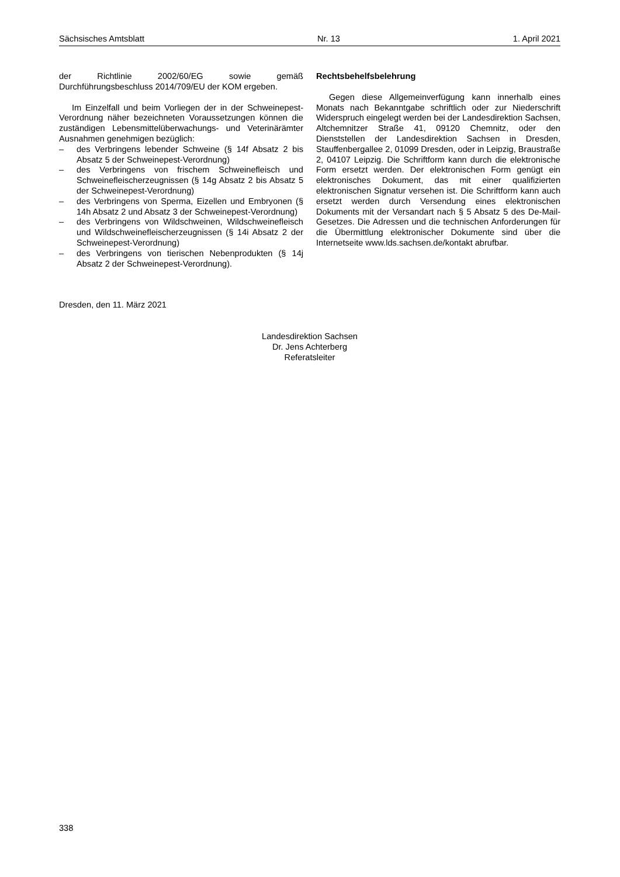Sächsisches Amtsblatt Nr. 13 1. April 2021
der Richtlinie 2002/60/EG sowie gemäß Durchführungsbeschluss 2014/709/EU der KOM ergeben.
Im Einzelfall und beim Vorliegen der in der Schweinepest-Verordnung näher bezeichneten Voraussetzungen können die zuständigen Lebensmittelüberwachungs- und Veterinärämter Ausnahmen genehmigen bezüglich:
– des Verbringens lebender Schweine (§ 14f Absatz 2 bis Absatz 5 der Schweinepest-Verordnung)
– des Verbringens von frischem Schweinefleisch und Schweinefleischerzeugnissen (§ 14g Absatz 2 bis Absatz 5 der Schweinepest-Verordnung)
– des Verbringens von Sperma, Eizellen und Embryonen (§ 14h Absatz 2 und Absatz 3 der Schweinepest-Verordnung)
– des Verbringens von Wildschweinen, Wildschweinefleisch und Wildschweinefleischerzeugnissen (§ 14i Absatz 2 der Schweinepest-Verordnung)
– des Verbringens von tierischen Nebenprodukten (§ 14j Absatz 2 der Schweinepest-Verordnung).
Rechtsbehelfsbelehrung
Gegen diese Allgemeinverfügung kann innerhalb eines Monats nach Bekanntgabe schriftlich oder zur Niederschrift Widerspruch eingelegt werden bei der Landesdirektion Sachsen, Altchemnitzer Straße 41, 09120 Chemnitz, oder den Dienststellen der Landesdirektion Sachsen in Dresden, Stauffenbergallee 2, 01099 Dresden, oder in Leipzig, Braustraße 2, 04107 Leipzig. Die Schriftform kann durch die elektronische Form ersetzt werden. Der elektronischen Form genügt ein elektronisches Dokument, das mit einer qualifizierten elektronischen Signatur versehen ist. Die Schriftform kann auch ersetzt werden durch Versendung eines elektronischen Dokuments mit der Versandart nach § 5 Absatz 5 des De-Mail-Gesetzes. Die Adressen und die technischen Anforderungen für die Übermittlung elektronischer Dokumente sind über die Internetseite www.lds.sachsen.de/kontakt abrufbar.
Dresden, den 11. März 2021
Landesdirektion Sachsen
Dr. Jens Achterberg
Referatsleiter
338